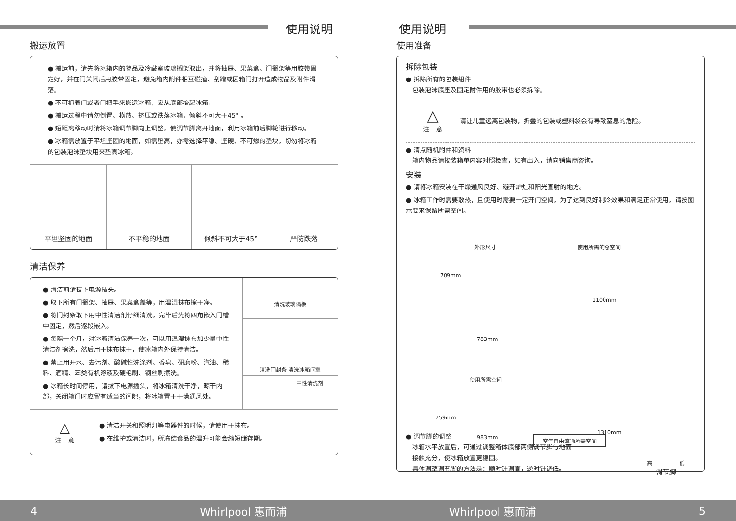使用说明
搬运放置
● 搬运前，请先将冰箱内的物品及冷藏室玻璃搁架取出，并将抽屉、果菜盒、门搁架等用胶带固定好，并在门关闭后用胶带固定，避免箱内附件相互碰撞、刮蹭或因箱门打开造成物品及附件滑落。
● 不可抓着门或者门把手来搬运冰箱，应从底部抬起冰箱。
● 搬运过程中请勿倒置、横放、挤压或跌落冰箱，倾斜不可大于45° 。
● 短距离移动时请将冰箱调节脚向上调整，使调节脚离开地面，利用冰箱前后脚轮进行移动。
● 冰箱需放置于平坦坚固的地面，如需垫高，亦需选择平稳、坚硬、不可燃的垫块，切勿将冰箱的包装泡沫垫块用来垫高冰箱。
平坦坚固的地面 不平稳的地面 倾斜不可大于45° 严防跌落
清洁保养
● 清洁前请拔下电源插头。
● 取下所有门搁架、抽屉、果菜盒盖等，用温湿抹布擦干净。
● 将门封条取下用中性清洁剂仔细清洗，完毕后先将四角嵌入门槽中固定，然后逐段嵌入。
● 每隔一个月，对冰箱清洁保养一次，可以用温湿抹布加少量中性清洁剂擦洗，然后用干抹布抹干，使冰箱内外保持清洁。
● 禁止用开水、去污剂、酸碱性洗涤剂、香皂、研磨粉、汽油、稀料、酒精、苯类有机溶液及硬毛刷、钢丝刷擦洗。
● 冰箱长时间停用，请拔下电源插头，将冰箱清洗干净，晾干内部，关闭箱门时应留有适当的间隙，将冰箱置于干燥通风处。
清洗玻璃隔板
清洗门封条 清洗冰箱间室
中性清洗剂
△
注　意
● 清洁开关和照明灯等电器件的时候，请使用干抹布。
● 在维护或清洁时，所冻结食品的温升可能会缩短储存期。
使用说明
使用准备
拆除包装
● 拆除所有的包装组件
　包装泡沫底座及固定附件用的胶带也必须拆除。
△
注　意
请让儿童远离包装物，折叠的包装或塑料袋会有导致窒息的危险。
● 清点随机附件和资料
　箱内物品请按装箱单内容对照检查，如有出入，请向销售商咨询。
安装
● 请将冰箱安装在干燥通风良好、避开炉灶和阳光直射的地方。
● 冰箱工作时需要散热，且使用时需要一定开门空间，为了达到良好制冷效果和满足正常使用，请按图示要求保留所需空间。
外形尺寸 使用所需的总空间
709mm
1100mm
783mm
使用所需空间
1310mm
759mm
983mm 空气自由流通所需空间
● 调节脚的调整
　冰箱水平放置后，可通过调整箱体底部两侧调节脚与地面
　接触充分，使冰箱放置更稳固。
　具体调整调节脚的方法是：顺时针调高，逆时针调低。
高　　　　　低
调节脚
4 Whirlpool 惠而浦 Whirlpool 惠而浦 5